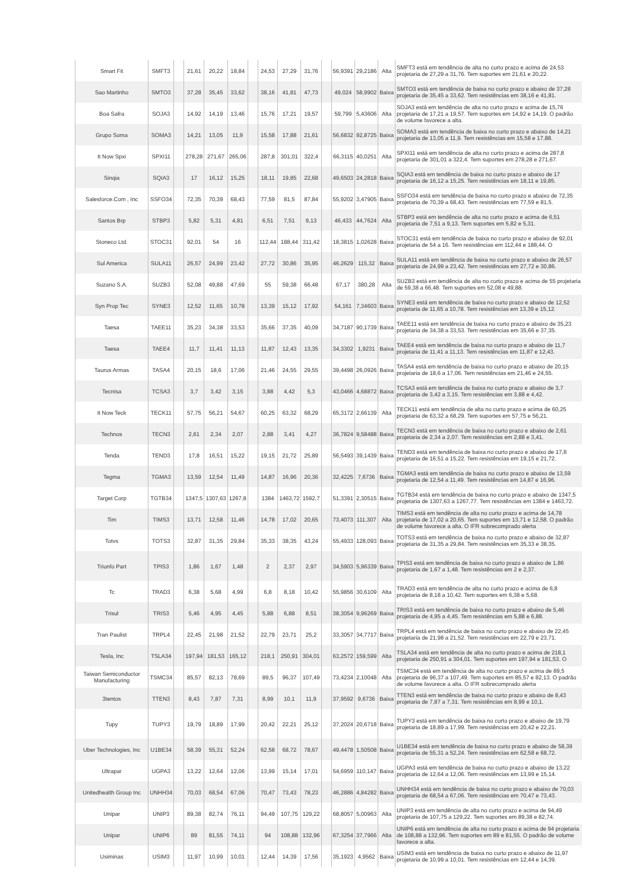| Smart Fit | SMFT3 | | 21,61 | 20,22 | 18,84 | | 24,53 | 27,29 | 31,76 | | 56,9391 | 29,2186 | Alta | SMFT3 está em tendência de alta no curto prazo e acima de 24,53 projetaria de 27,29 a 31,76. Tem suportes em 21,61 e 20,22. |
| Sao Martinho | SMTO3 | | 37,28 | 35,45 | 33,62 | | 38,16 | 41,81 | 47,73 | | 49,024 | 58,9902 | Baixa | SMTO3 está em tendência de baixa no curto prazo e abaixo de 37,28 projetaria de 35,45 a 33,62. Tem resistências em 38,16 e 41,81. |
| Boa Safra | SOJA3 | | 14,92 | 14,19 | 13,46 | | 15,76 | 17,21 | 19,57 | | 59,799 | 5,43606 | Alta | SOJA3 está em tendência de alta no curto prazo e acima de 15,76 projetaria de 17,21 a 19,57. Tem suportes em 14,92 e 14,19. O padrão de volume favorece a alta. |
| Grupo Soma | SOMA3 | | 14,21 | 13,05 | 11,9 | | 15,58 | 17,88 | 21,61 | | 56,6832 | 92,8725 | Baixa | SOMA3 está em tendência de baixa no curto prazo e abaixo de 14,21 projetaria de 13,05 a 11,9. Tem resistências em 15,58 e 17,88. |
| It Now Spxi | SPXI11 | | 278,28 | 271,67 | 265,06 | | 287,8 | 301,01 | 322,4 | | 66,3115 | 40,0251 | Alta | SPXI11 está em tendência de alta no curto prazo e acima de 287,8 projetaria de 301,01 a 322,4. Tem suportes em 278,28 e 271,67. |
| Sinqia | SQIA3 | | 17 | 16,12 | 15,25 | | 18,11 | 19,85 | 22,68 | | 49,6503 | 24,2818 | Baixa | SQIA3 está em tendência de baixa no curto prazo e abaixo de 17 projetaria de 16,12 a 15,25. Tem resistências em 18,11 e 19,85. |
| Salesforce.Com , Inc | SSFO34 | | 72,35 | 70,39 | 68,43 | | 77,59 | 81,5 | 87,84 | | 55,9202 | 3,47905 | Baixa | SSFO34 está em tendência de baixa no curto prazo e abaixo de 72,35 projetaria de 70,39 a 68,43. Tem resistências em 77,59 e 81,5. |
| Santos Brp | STBP3 | | 5,82 | 5,31 | 4,81 | | 6,51 | 7,51 | 9,13 | | 46,433 | 44,7624 | Alta | STBP3 está em tendência de alta no curto prazo e acima de 6,51 projetaria de 7,51 a 9,13. Tem suportes em 5,82 e 5,31. |
| Stoneco Ltd. | STOC31 | | 92,01 | 54 | 16 | | 112,44 | 188,44 | 311,42 | | 18,3815 | 1,02628 | Baixa | STOC31 está em tendência de baixa no curto prazo e abaixo de 92,01 projetaria de 54 a 16. Tem resistências em 112,44 e 188,44. O |
| Sul America | SULA11 | | 26,57 | 24,99 | 23,42 | | 27,72 | 30,86 | 35,95 | | 46,2629 | 115,32 | Baixa | SULA11 está em tendência de baixa no curto prazo e abaixo de 26,57 projetaria de 24,99 a 23,42. Tem resistências em 27,72 e 30,86. |
| Suzano S.A. | SUZB3 | | 52,08 | 49,88 | 47,69 | | 55 | 59,38 | 66,48 | | 67,17 | 380,28 | Alta | SUZB3 está em tendência de alta no curto prazo e acima de 55 projetaria de 59,38 a 66,48. Tem suportes em 52,08 e 49,88. |
| Syn Prop Tec | SYNE3 | | 12,52 | 11,65 | 10,78 | | 13,39 | 15,12 | 17,92 | | 54,161 | 7,34603 | Baixa | SYNE3 está em tendência de baixa no curto prazo e abaixo de 12,52 projetaria de 11,65 a 10,78. Tem resistências em 13,39 e 15,12. |
| Taesa | TAEE11 | | 35,23 | 34,38 | 33,53 | | 35,66 | 37,35 | 40,09 | | 34,7187 | 90,1739 | Baixa | TAEE11 está em tendência de baixa no curto prazo e abaixo de 35,23 projetaria de 34,38 a 33,53. Tem resistências em 35,66 e 37,35. |
| Taesa | TAEE4 | | 11,7 | 11,41 | 11,13 | | 11,87 | 12,43 | 13,35 | | 34,3302 | 1,9231 | Baixa | TAEE4 está em tendência de baixa no curto prazo e abaixo de 11,7 projetaria de 11,41 a 11,13. Tem resistências em 11,87 e 12,43. |
| Taurus Armas | TASA4 | | 20,15 | 18,6 | 17,06 | | 21,46 | 24,55 | 29,55 | | 39,4498 | 26,0926 | Baixa | TASA4 está em tendência de baixa no curto prazo e abaixo de 20,15 projetaria de 18,6 a 17,06. Tem resistências em 21,46 e 24,55. |
| Tecnisa | TCSA3 | | 3,7 | 3,42 | 3,15 | | 3,88 | 4,42 | 5,3 | | 43,0466 | 4,68872 | Baixa | TCSA3 está em tendência de baixa no curto prazo e abaixo de 3,7 projetaria de 3,42 a 3,15. Tem resistências em 3,88 e 4,42. |
| It Now Teck | TECK11 | | 57,75 | 56,21 | 54,67 | | 60,25 | 63,32 | 68,29 | | 65,3172 | 2,66139 | Alta | TECK11 está em tendência de alta no curto prazo e acima de 60,25 projetaria de 63,32 a 68,29. Tem suportes em 57,75 e 56,21. |
| Technos | TECN3 | | 2,61 | 2,34 | 2,07 | | 2,88 | 3,41 | 4,27 | | 36,7824 | 9,58488 | Baixa | TECN3 está em tendência de baixa no curto prazo e abaixo de 2,61 projetaria de 2,34 a 2,07. Tem resistências em 2,88 e 3,41. |
| Tenda | TEND3 | | 17,8 | 16,51 | 15,22 | | 19,15 | 21,72 | 25,89 | | 56,5493 | 39,1439 | Baixa | TEND3 está em tendência de baixa no curto prazo e abaixo de 17,8 projetaria de 16,51 a 15,22. Tem resistências em 19,15 e 21,72. |
| Tegma | TGMA3 | | 13,59 | 12,54 | 11,49 | | 14,87 | 16,96 | 20,36 | | 32,4225 | 7,6736 | Baixa | TGMA3 está em tendência de baixa no curto prazo e abaixo de 13,59 projetaria de 12,54 a 11,49. Tem resistências em 14,87 e 16,96. |
| Target Corp | TGTB34 | | 1347,5 | 1307,63 | 1267,8 | | 1384 | 1463,72 | 1592,7 | | 51,3391 | 2,30515 | Baixa | TGTB34 está em tendência de baixa no curto prazo e abaixo de 1347,5 projetaria de 1307,63 a 1267,77. Tem resistências em 1384 e 1463,72. |
| Tim | TIMS3 | | 13,71 | 12,58 | 11,46 | | 14,78 | 17,02 | 20,65 | | 73,4073 | 111,307 | Alta | TIMS3 está em tendência de alta no curto prazo e acima de 14,78 projetaria de 17,02 a 20,65. Tem suportes em 13,71 e 12,58. O padrão de volume favorece a alta. O IFR sobrecomprado alerta |
| Totvs | TOTS3 | | 32,87 | 31,35 | 29,84 | | 35,33 | 38,35 | 43,24 | | 55,4933 | 128,093 | Baixa | TOTS3 está em tendência de baixa no curto prazo e abaixo de 32,87 projetaria de 31,35 a 29,84. Tem resistências em 35,33 e 38,35. |
| Triunfo Part | TPIS3 | | 1,86 | 1,67 | 1,48 | | 2 | 2,37 | 2,97 | | 34,5903 | 5,96339 | Baixa | TPIS3 está em tendência de baixa no curto prazo e abaixo de 1,86 projetaria de 1,67 a 1,48. Tem resistências em 2 e 2,37. |
| Tc | TRAD3 | | 6,38 | 5,68 | 4,99 | | 6,8 | 8,18 | 10,42 | | 55,9856 | 30,6109 | Alta | TRAD3 está em tendência de alta no curto prazo e acima de 6,8 projetaria de 8,18 a 10,42. Tem suportes em 6,38 e 5,68. |
| Trisul | TRIS3 | | 5,46 | 4,95 | 4,45 | | 5,88 | 6,88 | 8,51 | | 38,3054 | 9,96269 | Baixa | TRIS3 está em tendência de baixa no curto prazo e abaixo de 5,46 projetaria de 4,95 a 4,45. Tem resistências em 5,88 e 6,88. |
| Tran Paulist | TRPL4 | | 22,45 | 21,98 | 21,52 | | 22,79 | 23,71 | 25,2 | | 33,3057 | 34,7717 | Baixa | TRPL4 está em tendência de baixa no curto prazo e abaixo de 22,45 projetaria de 21,98 a 21,52. Tem resistências em 22,79 e 23,71. |
| Tesla, Inc | TSLA34 | | 197,94 | 181,53 | 165,12 | | 218,1 | 250,91 | 304,01 | | 63,2572 | 159,599 | Alta | TSLA34 está em tendência de alta no curto prazo e acima de 218,1 projetaria de 250,91 a 304,01. Tem suportes em 197,94 e 181,53. O |
| Taiwan Semiconductor Manufacturing | TSMC34 | | 85,57 | 82,13 | 78,69 | | 89,5 | 96,37 | 107,49 | | 73,4234 | 2,10048 | Alta | TSMC34 está em tendência de alta no curto prazo e acima de 89,5 projetaria de 96,37 a 107,49. Tem suportes em 85,57 e 82,13. O padrão de volume favorece a alta. O IFR sobrecomprado alerta |
| 3tentos | TTEN3 | | 8,43 | 7,87 | 7,31 | | 8,99 | 10,1 | 11,9 | | 37,9592 | 9,6736 | Baixa | TTEN3 está em tendência de baixa no curto prazo e abaixo de 8,43 projetaria de 7,87 a 7,31. Tem resistências em 8,99 e 10,1. |
| Tupy | TUPY3 | | 19,79 | 18,89 | 17,99 | | 20,42 | 22,21 | 25,12 | | 37,2024 | 20,6718 | Baixa | TUPY3 está em tendência de baixa no curto prazo e abaixo de 19,79 projetaria de 18,89 a 17,99. Tem resistências em 20,42 e 22,21. |
| Uber Technologies, Inc | U1BE34 | | 58,39 | 55,31 | 52,24 | | 62,58 | 68,72 | 78,67 | | 49,4478 | 1,50508 | Baixa | U1BE34 está em tendência de baixa no curto prazo e abaixo de 58,39 projetaria de 55,31 a 52,24. Tem resistências em 62,58 e 68,72. |
| Ultrapar | UGPA3 | | 13,22 | 12,64 | 12,06 | | 13,99 | 15,14 | 17,01 | | 54,6959 | 110,147 | Baixa | UGPA3 está em tendência de baixa no curto prazo e abaixo de 13,22 projetaria de 12,64 a 12,06. Tem resistências em 13,99 e 15,14. |
| Unitedhealth Group Inc | UNHH34 | | 70,03 | 68,54 | 67,06 | | 70,47 | 73,43 | 78,23 | | 46,2886 | 4,84282 | Baixa | UNHH34 está em tendência de baixa no curto prazo e abaixo de 70,03 projetaria de 68,54 a 67,06. Tem resistências em 70,47 e 73,43. |
| Unipar | UNIP3 | | 89,38 | 82,74 | 76,11 | | 94,49 | 107,75 | 129,22 | | 68,8057 | 5,00963 | Alta | UNIP3 está em tendência de alta no curto prazo e acima de 94,49 projetaria de 107,75 a 129,22. Tem suportes em 89,38 e 82,74. |
| Unipar | UNIP6 | | 89 | 81,55 | 74,11 | | 94 | 108,88 | 132,96 | | 67,3254 | 37,7966 | Alta | UNIP6 está em tendência de alta no curto prazo e acima de 94 projetaria de 108,88 a 132,96. Tem suportes em 89 e 81,55. O padrão de volume favorece a alta. |
| Usiminas | USIM3 | | 11,97 | 10,99 | 10,01 | | 12,44 | 14,39 | 17,56 | | 35,1923 | 4,9562 | Baixa | USIM3 está em tendência de baixa no curto prazo e abaixo de 11,97 projetaria de 10,99 a 10,01. Tem resistências em 12,44 e 14,39. |